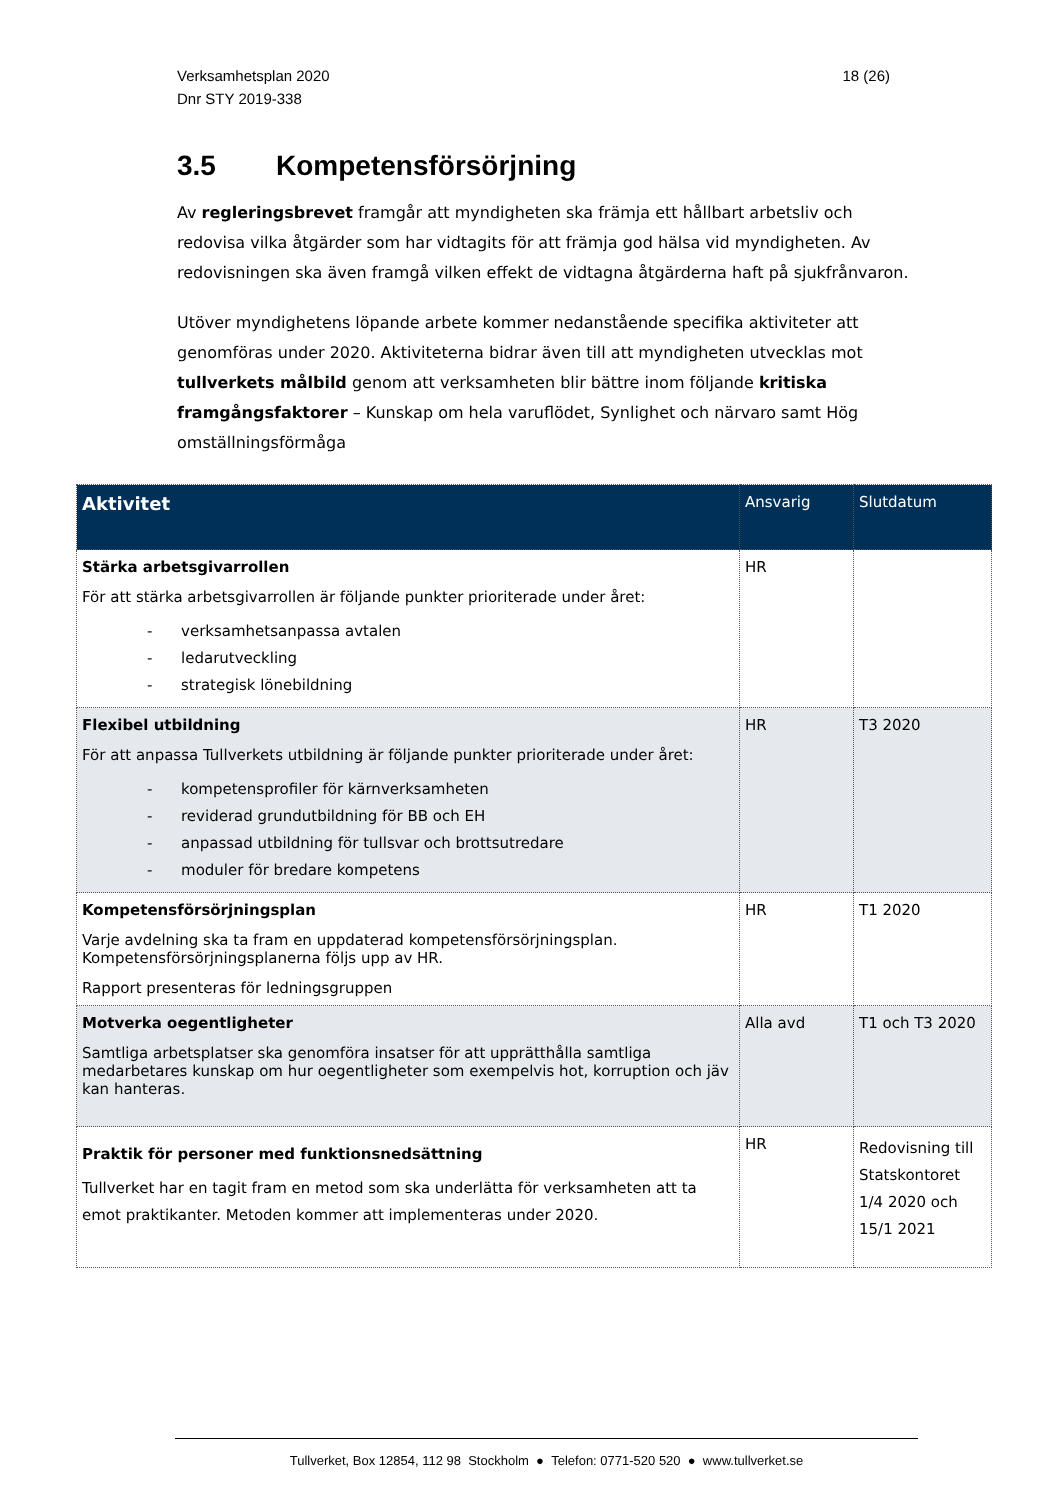Verksamhetsplan 2020
Dnr STY 2019-338
18 (26)
3.5 Kompetensförsörjning
Av regleringsbrevet framgår att myndigheten ska främja ett hållbart arbetsliv och redovisa vilka åtgärder som har vidtagits för att främja god hälsa vid myndigheten. Av redovisningen ska även framgå vilken effekt de vidtagna åtgärderna haft på sjukfrånvaron.
Utöver myndighetens löpande arbete kommer nedanstående specifika aktiviteter att genomföras under 2020. Aktiviteterna bidrar även till att myndigheten utvecklas mot tullverkets målbild genom att verksamheten blir bättre inom följande kritiska framgångsfaktorer – Kunskap om hela varuflödet, Synlighet och närvaro samt Hög omställningsförmåga
| Aktivitet | Ansvarig | Slutdatum |
| --- | --- | --- |
| Stärka arbetsgivarrollen För att stärka arbetsgivarrollen är följande punkter prioriterade under året: - verksamhetsanpassa avtalen - ledarutveckling - strategisk lönebildning | HR | |
| Flexibel utbildning För att anpassa Tullverkets utbildning är följande punkter prioriterade under året: - kompetensprofiler för kärnverksamheten - reviderad grundutbildning för BB och EH - anpassad utbildning för tullsvar och brottsutredare - moduler för bredare kompetens | HR | T3 2020 |
| Kompetensförsörjningsplan Varje avdelning ska ta fram en uppdaterad kompetensförsörjningsplan. Kompetensförsörjningsplanerna följs upp av HR. Rapport presenteras för ledningsgruppen | HR | T1 2020 |
| Motverka oegentligheter Samtliga arbetsplatser ska genomföra insatser för att upprätthålla samtliga medarbetares kunskap om hur oegentligheter som exempelvis hot, korruption och jäv kan hanteras. | Alla avd | T1 och T3 2020 |
| Praktik för personer med funktionsnedsättning Tullverket har en tagit fram en metod som ska underlätta för verksamheten att ta emot praktikanter. Metoden kommer att implementeras under 2020. | HR | Redovisning till Statskontoret 1/4 2020 och 15/1 2021 |
Tullverket, Box 12854, 112 98 Stockholm ● Telefon: 0771-520 520 ● www.tullverket.se